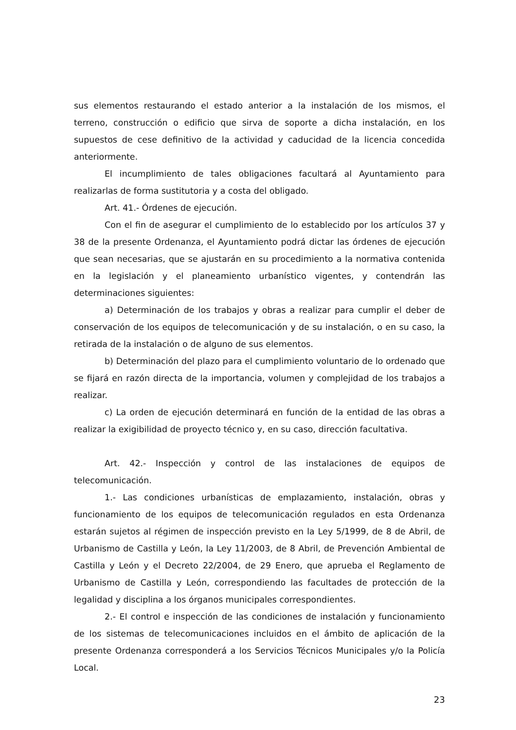sus elementos restaurando el estado anterior a la instalación de los mismos, el terreno, construcción o edificio que sirva de soporte a dicha instalación, en los supuestos de cese definitivo de la actividad y caducidad de la licencia concedida anteriormente.
El incumplimiento de tales obligaciones facultará al Ayuntamiento para realizarlas de forma sustitutoria y a costa del obligado.
Art. 41.- Órdenes de ejecución.
Con el fin de asegurar el cumplimiento de lo establecido por los artículos 37 y 38 de la presente Ordenanza, el Ayuntamiento podrá dictar las órdenes de ejecución que sean necesarias, que se ajustarán en su procedimiento a la normativa contenida en la legislación y el planeamiento urbanístico vigentes, y contendrán las determinaciones siguientes:
a) Determinación de los trabajos y obras a realizar para cumplir el deber de conservación de los equipos de telecomunicación y de su instalación, o en su caso, la retirada de la instalación o de alguno de sus elementos.
b) Determinación del plazo para el cumplimiento voluntario de lo ordenado que se fijará en razón directa de la importancia, volumen y complejidad de los trabajos a realizar.
c) La orden de ejecución determinará en función de la entidad de las obras a realizar la exigibilidad de proyecto técnico y, en su caso, dirección facultativa.
Art. 42.- Inspección y control de las instalaciones de equipos de telecomunicación.
1.- Las condiciones urbanísticas de emplazamiento, instalación, obras y funcionamiento de los equipos de telecomunicación regulados en esta Ordenanza estarán sujetos al régimen de inspección previsto en la Ley 5/1999, de 8 de Abril, de Urbanismo de Castilla y León, la Ley 11/2003, de 8 Abril, de Prevención Ambiental de Castilla y León y el Decreto 22/2004, de 29 Enero, que aprueba el Reglamento de Urbanismo de Castilla y León, correspondiendo las facultades de protección de la legalidad y disciplina a los órganos municipales correspondientes.
2.- El control e inspección de las condiciones de instalación y funcionamiento de los sistemas de telecomunicaciones incluidos en el ámbito de aplicación de la presente Ordenanza corresponderá a los Servicios Técnicos Municipales y/o la Policía Local.
23